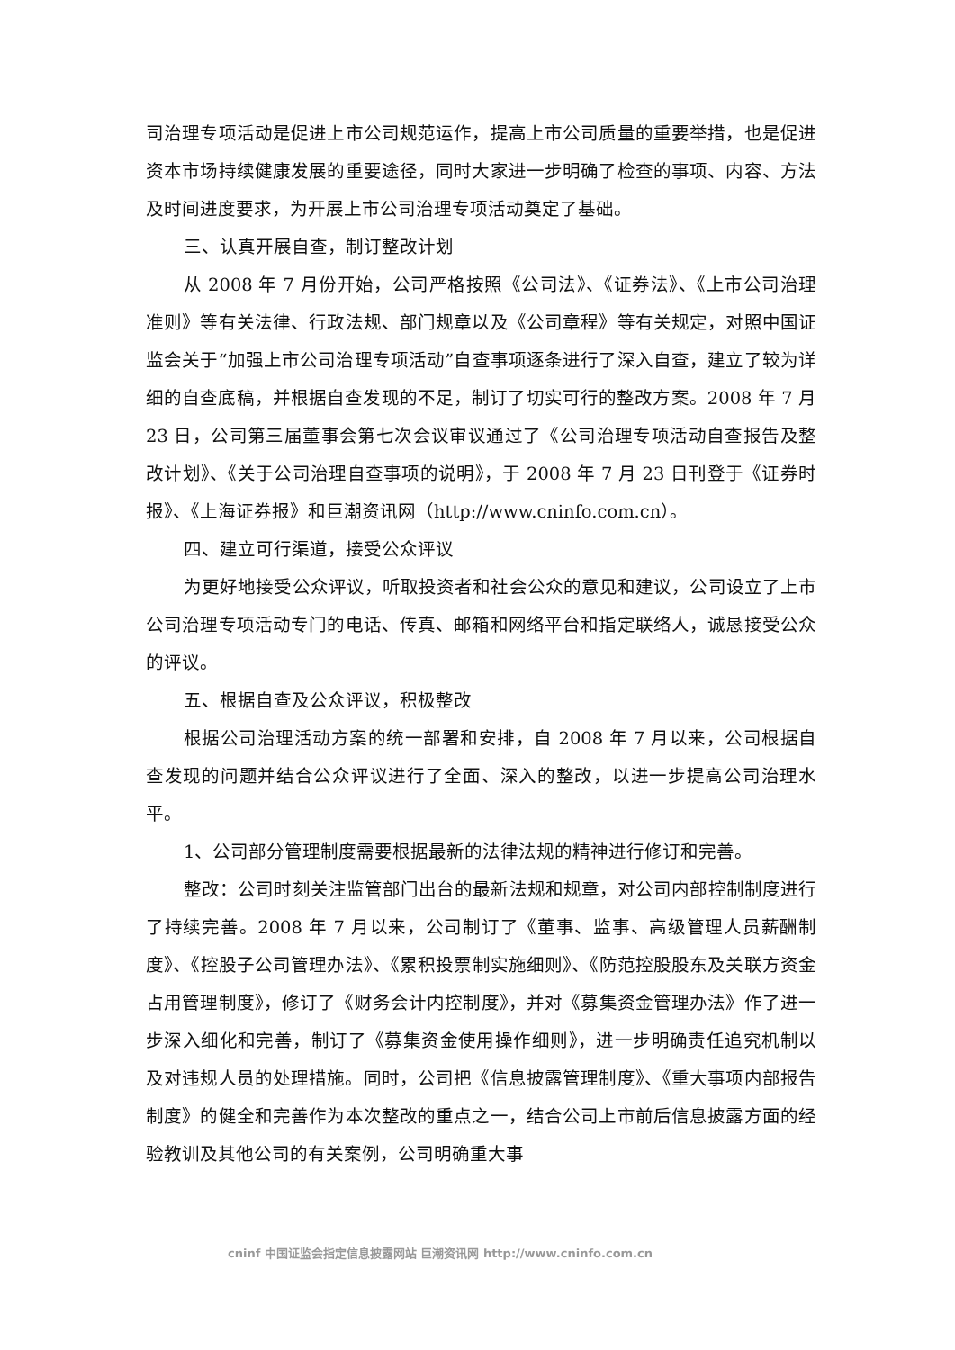司治理专项活动是促进上市公司规范运作，提高上市公司质量的重要举措，也是促进资本市场持续健康发展的重要途径，同时大家进一步明确了检查的事项、内容、方法及时间进度要求，为开展上市公司治理专项活动奠定了基础。
三、认真开展自查，制订整改计划
从 2008 年 7 月份开始，公司严格按照《公司法》、《证券法》、《上市公司治理准则》等有关法律、行政法规、部门规章以及《公司章程》等有关规定，对照中国证监会关于“加强上市公司治理专项活动”自查事项逐条进行了深入自查，建立了较为详细的自查底稿，并根据自查发现的不足，制订了切实可行的整改方案。2008 年 7 月 23 日，公司第三届董事会第七次会议审议通过了《公司治理专项活动自查报告及整改计划》、《关于公司治理自查事项的说明》，于 2008 年 7 月 23 日刊登于《证券时报》、《上海证券报》和巨潮资讯网（http://www.cninfo.com.cn）。
四、建立可行渠道，接受公众评议
为更好地接受公众评议，听取投资者和社会公众的意见和建议，公司设立了上市公司治理专项活动专门的电话、传真、邮箱和网络平台和指定联络人，诚恳接受公众的评议。
五、根据自查及公众评议，积极整改
根据公司治理活动方案的统一部署和安排，自 2008 年 7 月以来，公司根据自查发现的问题并结合公众评议进行了全面、深入的整改，以进一步提高公司治理水平。
1、公司部分管理制度需要根据最新的法律法规的精神进行修订和完善。
整改：公司时刻关注监管部门出台的最新法规和规章，对公司内部控制制度进行了持续完善。2008 年 7 月以来，公司制订了《董事、监事、高级管理人员薪酬制度》、《控股子公司管理办法》、《累积投票制实施细则》、《防范控股股东及关联方资金占用管理制度》，修订了《财务会计内控制度》，并对《募集资金管理办法》作了进一步深入细化和完善，制订了《募集资金使用操作细则》，进一步明确责任追究机制以及对违规人员的处理措施。同时，公司把《信息披露管理制度》、《重大事项内部报告制度》的健全和完善作为本次整改的重点之一，结合公司上市前后信息披露方面的经验教训及其他公司的有关案例，公司明确重大事
cninf 中国证监会指定信息披露网站 巨潮资讯网 http://www.cninfo.com.cn